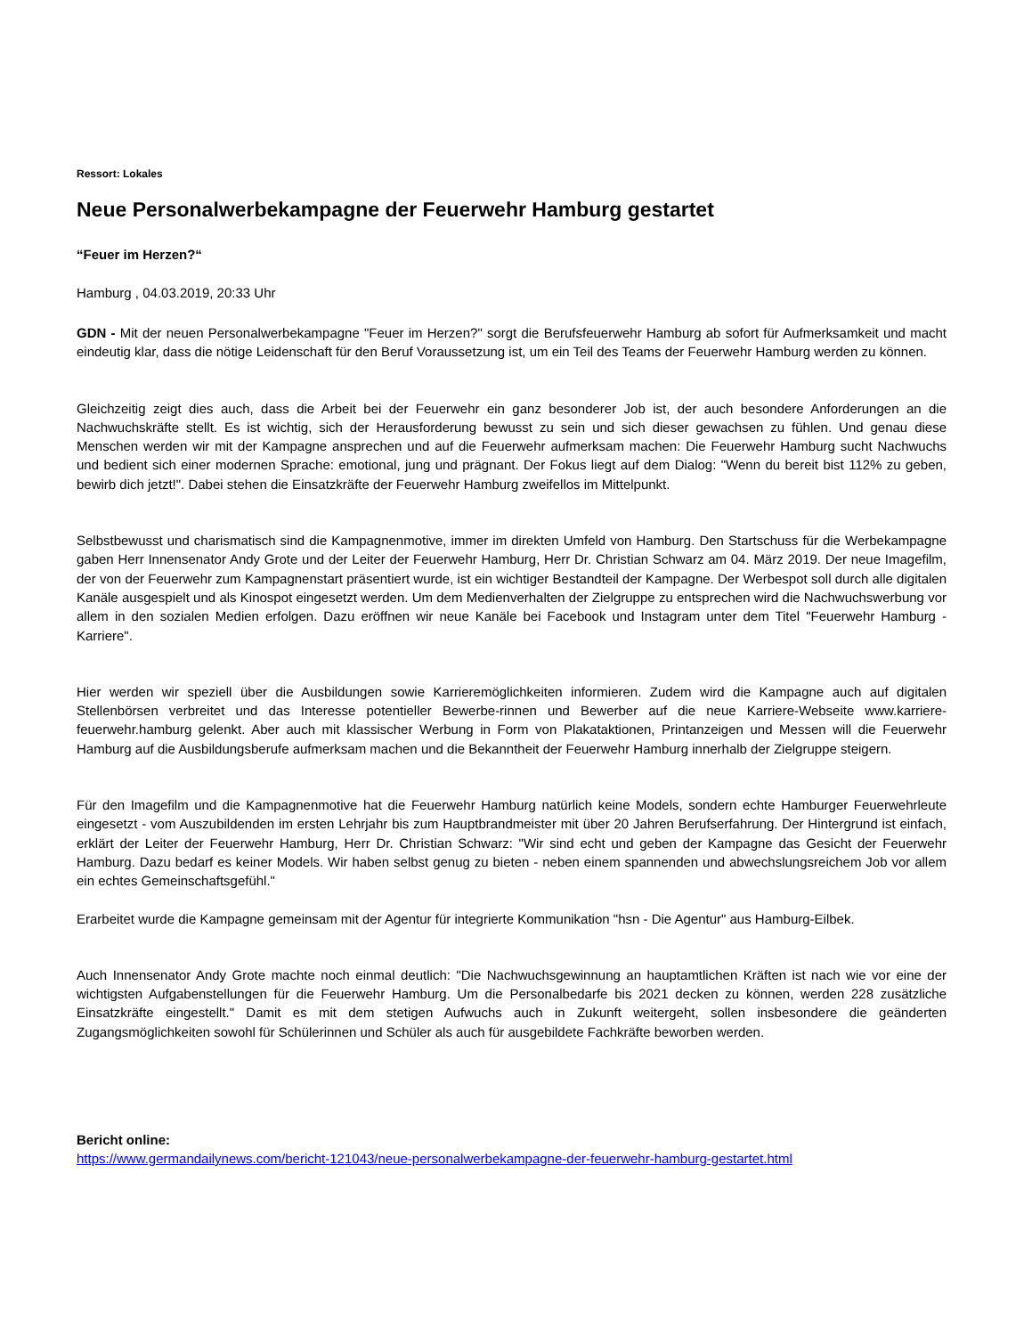Ressort: Lokales
Neue Personalwerbekampagne der Feuerwehr Hamburg gestartet
“Feuer im Herzen?“
Hamburg , 04.03.2019, 20:33 Uhr
GDN - Mit der neuen Personalwerbekampagne "Feuer im Herzen?" sorgt die Berufsfeuerwehr Hamburg ab sofort für Aufmerksamkeit und macht eindeutig klar, dass die nötige Leidenschaft für den Beruf Voraussetzung ist, um ein Teil des Teams der Feuerwehr Hamburg werden zu können.
Gleichzeitig zeigt dies auch, dass die Arbeit bei der Feuerwehr ein ganz besonderer Job ist, der auch besondere Anforderungen an die Nachwuchskräfte stellt. Es ist wichtig, sich der Herausforderung bewusst zu sein und sich dieser gewachsen zu fühlen. Und genau diese Menschen werden wir mit der Kampagne ansprechen und auf die Feuerwehr aufmerksam machen: Die Feuerwehr Hamburg sucht Nachwuchs und bedient sich einer modernen Sprache: emotional, jung und prägnant. Der Fokus liegt auf dem Dialog: "Wenn du bereit bist 112% zu geben, bewirb dich jetzt!". Dabei stehen die Einsatzkräfte der Feuerwehr Hamburg zweifellos im Mittelpunkt.
Selbstbewusst und charismatisch sind die Kampagnenmotive, immer im direkten Umfeld von Hamburg. Den Startschuss für die Werbekampagne gaben Herr Innensenator Andy Grote und der Leiter der Feuerwehr Hamburg, Herr Dr. Christian Schwarz am 04. März 2019. Der neue Imagefilm, der von der Feuerwehr zum Kampagnenstart präsentiert wurde, ist ein wichtiger Bestandteil der Kampagne. Der Werbespot soll durch alle digitalen Kanäle ausgespielt und als Kinospot eingesetzt werden. Um dem Medienverhalten der Zielgruppe zu entsprechen wird die Nachwuchswerbung vor allem in den sozialen Medien erfolgen. Dazu eröffnen wir neue Kanäle bei Facebook und Instagram unter dem Titel "Feuerwehr Hamburg - Karriere".
Hier werden wir speziell über die Ausbildungen sowie Karrieremöglichkeiten informieren. Zudem wird die Kampagne auch auf digitalen Stellenbörsen verbreitet und das Interesse potentieller Bewerbe-rinnen und Bewerber auf die neue Karriere-Webseite www.karriere-feuerwehr.hamburg gelenkt. Aber auch mit klassischer Werbung in Form von Plakataktionen, Printanzeigen und Messen will die Feuerwehr Hamburg auf die Ausbildungsberufe aufmerksam machen und die Bekanntheit der Feuerwehr Hamburg innerhalb der Zielgruppe steigern.
Für den Imagefilm und die Kampagnenmotive hat die Feuerwehr Hamburg natürlich keine Models, sondern echte Hamburger Feuerwehrleute eingesetzt - vom Auszubildenden im ersten Lehrjahr bis zum Hauptbrandmeister mit über 20 Jahren Berufserfahrung. Der Hintergrund ist einfach, erklärt der Leiter der Feuerwehr Hamburg, Herr Dr. Christian Schwarz: "Wir sind echt und geben der Kampagne das Gesicht der Feuerwehr Hamburg. Dazu bedarf es keiner Models. Wir haben selbst genug zu bieten - neben einem spannenden und abwechslungsreichem Job vor allem ein echtes Gemeinschaftsgefühl."
Erarbeitet wurde die Kampagne gemeinsam mit der Agentur für integrierte Kommunikation "hsn - Die Agentur" aus Hamburg-Eilbek.
Auch Innensenator Andy Grote machte noch einmal deutlich: "Die Nachwuchsgewinnung an hauptamtlichen Kräften ist nach wie vor eine der wichtigsten Aufgabenstellungen für die Feuerwehr Hamburg. Um die Personalbedarfe bis 2021 decken zu können, werden 228 zusätzliche Einsatzkräfte eingestellt." Damit es mit dem stetigen Aufwuchs auch in Zukunft weitergeht, sollen insbesondere die geänderten Zugangsmöglichkeiten sowohl für Schülerinnen und Schüler als auch für ausgebildete Fachkräfte beworben werden.
Bericht online:
https://www.germandailynews.com/bericht-121043/neue-personalwerbekampagne-der-feuerwehr-hamburg-gestartet.html